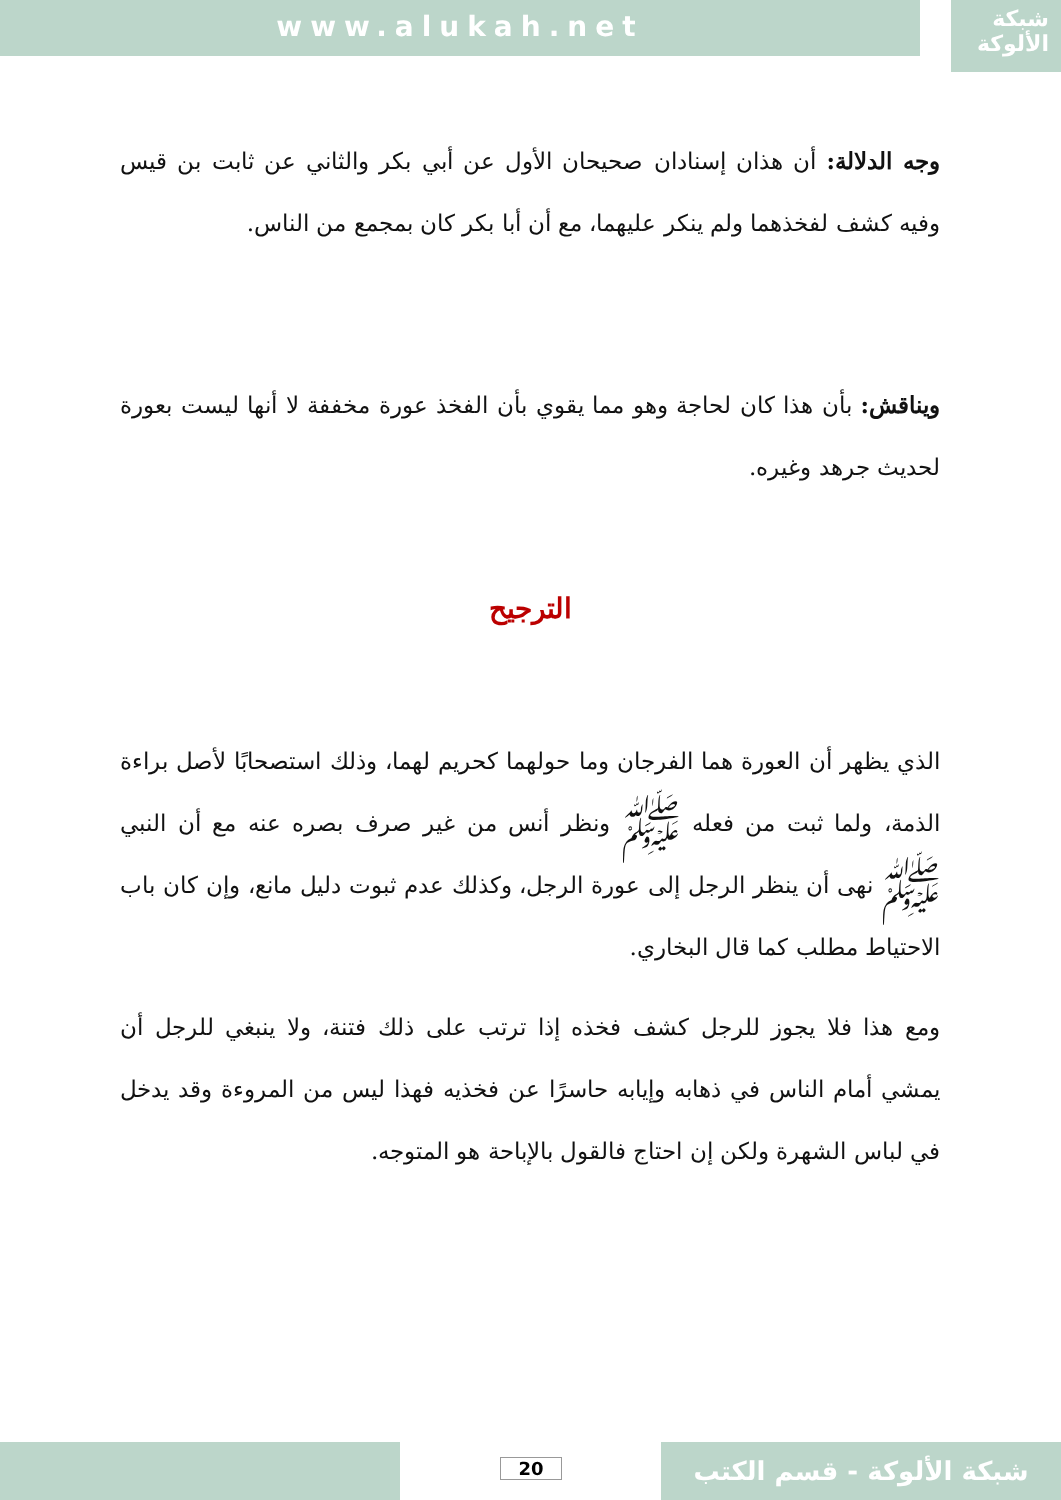www.alukah.net
شبكة
الألوكة
وجه الدلالة: أن هذان إسنادان صحيحان الأول عن أبي بكر والثاني عن ثابت بن قيس وفيه كشف لفخذهما ولم ينكر عليهما، مع أن أبا بكر كان بمجمع من الناس.
ويناقش: بأن هذا كان لحاجة وهو مما يقوي بأن الفخذ عورة مخففة لا أنها ليست بعورة لحديث جرهد وغيره.
الترجيح
الذي يظهر أن العورة هما الفرجان وما حولهما كحريم لهما، وذلك استصحابًا لأصل براءة الذمة، ولما ثبت من فعله ﷺ ونظر أنس من غير صرف بصره عنه مع أن النبي ﷺ نهى أن ينظر الرجل إلى عورة الرجل، وكذلك عدم ثبوت دليل مانع، وإن كان باب الاحتياط مطلب كما قال البخاري.
ومع هذا فلا يجوز للرجل كشف فخذه إذا ترتب على ذلك فتنة، ولا ينبغي للرجل أن يمشي أمام الناس في ذهابه وإيابه حاسرًا عن فخذيه فهذا ليس من المروءة وقد يدخل في لباس الشهرة ولكن إن احتاج فالقول بالإباحة هو المتوجه.
20 شبكة الألوكة - قسم الكتب